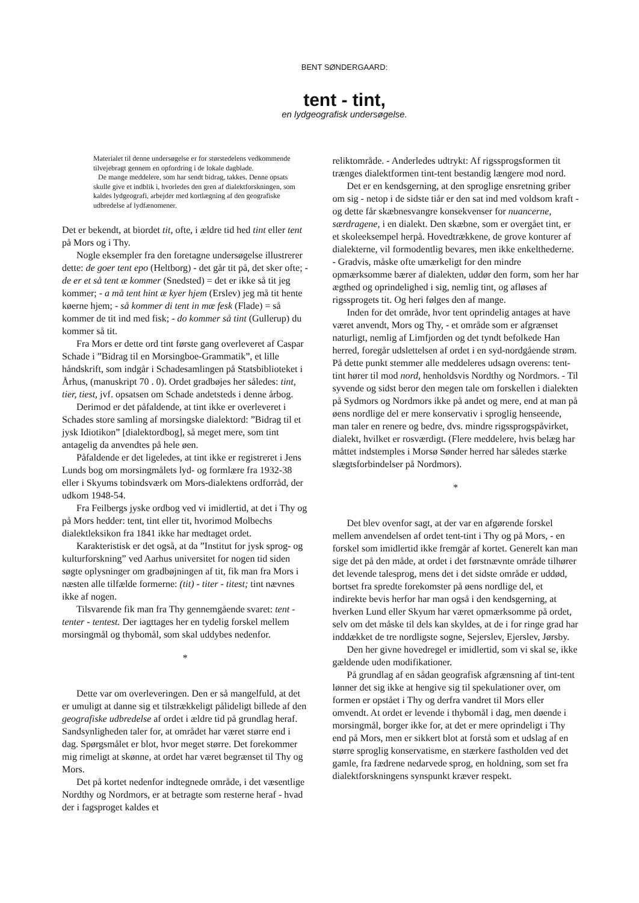BENT SØNDERGAARD:
tent - tint,
en lydgeografisk undersøgelse.
Materialet til denne undersøgelse er for størstedelens vedkommende tilvejebragt gennem en opfordring i de lokale dagblade.
De mange meddelere, som har sendt bidrag, takkes. Denne opsats skulle give et indblik i, hvorledes den gren af dialektforskningen, som kaldes lydgeografi, arbejder med kortlægning af den geografiske udbredelse af lydfænomener.
Det er bekendt, at biordet tit, ofte, i ældre tid hed tint eller tent på Mors og i Thy.
Nogle eksempler fra den foretagne undersøgelse illustrerer dette: de goer tent epo (Heltborg) - det går tit på, det sker ofte; - de er et så tent æ kommer (Snedsted) = det er ikke så tit jeg kommer; - a må tent hint æ kyer hjem (Erslev) jeg må tit hente køerne hjem; - så kommer di tent in mæ fesk (Flade) = så kommer de tit ind med fisk; - do kommer så tint (Gullerup) du kommer så tit.
Fra Mors er dette ord tint første gang overleveret af Caspar Schade i ”Bidrag til en Morsingboe-Grammatik”, et lille håndskrift, som indgår i Schadesamlingen på Statsbiblioteket i Århus, (manuskript 70 . 0). Ordet gradbøjes her således: tint, tier, tiest, jvf. opsatsen om Schade andetsteds i denne årbog.
Derimod er det påfaldende, at tint ikke er overleveret i Schades store samling af morsingske dialektord: ”Bidrag til et jysk Idiotikon” [dialektordbog], så meget mere, som tint antagelig da anvendtes på hele øen.
Påfaldende er det ligeledes, at tint ikke er registreret i Jens Lunds bog om morsingmålets lyd- og formlære fra 1932-38 eller i Skyums tobindsværk om Mors-dialektens ordforråd, der udkom 1948-54.
Fra Feilbergs jyske ordbog ved vi imidlertid, at det i Thy og på Mors hedder: tent, tint eller tit, hvorimod Molbechs dialektleksikon fra 1841 ikke har medtaget ordet.
Karakteristisk er det også, at da ”Institut for jysk sprog- og kulturforskning” ved Aarhus universitet for nogen tid siden søgte oplysninger om gradbøjningen af tit, fik man fra Mors i næsten alle tilfælde formerne: (tit) - titer - titest; tint nævnes ikke af nogen.
Tilsvarende fik man fra Thy gennemgående svaret: tent - tenter - tentest. Der iagttages her en tydelig forskel mellem morsingmål og thybomål, som skal uddybes nedenfor.
*
Dette var om overleveringen. Den er så mangelfuld, at det er umuligt at danne sig et tilstrækkeligt pålideligt billede af den geografiske udbredelse af ordet i ældre tid på grundlag heraf. Sandsynligheden taler for, at området har været større end i dag. Spørgsmålet er blot, hvor meget større. Det forekommer mig rimeligt at skønne, at ordet har været begrænset til Thy og Mors.
Det på kortet nedenfor indtegnede område, i det væsentlige Nordthy og Nordmors, er at betragte som resterne heraf - hvad der i fagsproget kaldes et
reliktområde. - Anderledes udtrykt: Af rigssprogsformen tit trænges dialektformen tint-tent bestandig længere mod nord.
Det er en kendsgerning, at den sproglige ensretning griber om sig - netop i de sidste tiår er den sat ind med voldsom kraft - og dette får skæbnesvangre konsekvenser for nuancerne, særdragene, i en dialekt. Den skæbne, som er overgået tint, er et skoleeksempel herpå. Hovedtrækkene, de grove konturer af dialekterne, vil formodentlig bevares, men ikke enkelthederne. - Gradvis, måske ofte umærkeligt for den mindre opmærksomme bærer af dialekten, uddør den form, som her har ægthed og oprindelighed i sig, nemlig tint, og afløses af rigssprogets tit. Og heri følges den af mange.
Inden for det område, hvor tent oprindelig antages at have været anvendt, Mors og Thy, - et område som er afgrænset naturligt, nemlig af Limfjorden og det tyndt befolkede Han herred, foregår udslettelsen af ordet i en syd-nordgående strøm. På dette punkt stemmer alle meddeleres udsagn overens: tent-tint hører til mod nord, henholdsvis Nordthy og Nordmors. - Til syvende og sidst beror den megen tale om forskellen i dialekten på Sydmors og Nordmors ikke på andet og mere, end at man på øens nordlige del er mere konservativ i sproglig henseende, man taler en renere og bedre, dvs. mindre rigssprogspåvirket, dialekt, hvilket er rosværdigt. (Flere meddelere, hvis belæg har måttet indstemples i Morsø Sønder herred har således stærke slægtsforbindelser på Nordmors).
*
Det blev ovenfor sagt, at der var en afgørende forskel mellem anvendelsen af ordet tent-tint i Thy og på Mors, - en forskel som imidlertid ikke fremgår af kortet. Generelt kan man sige det på den måde, at ordet i det førstnævnte område tilhører det levende talesprog, mens det i det sidste område er uddød, bortset fra spredte forekomster på øens nordlige del, et indirekte bevis herfor har man også i den kendsgerning, at hverken Lund eller Skyum har været opmærksomme på ordet, selv om det måske til dels kan skyldes, at de i for ringe grad har inddækket de tre nordligste sogne, Sejerslev, Ejerslev, Jørsby.
Den her givne hovedregel er imidlertid, som vi skal se, ikke gældende uden modifikationer.
På grundlag af en sådan geografisk afgrænsning af tint-tent lønner det sig ikke at hengive sig til spekulationer over, om formen er opstået i Thy og derfra vandret til Mors eller omvendt. At ordet er levende i thybomål i dag, men døende i morsingmål, borger ikke for, at det er mere oprindeligt i Thy end på Mors, men er sikkert blot at forstå som et udslag af en større sproglig konservatisme, en stærkere fastholden ved det gamle, fra fædrene nedarvede sprog, en holdning, som set fra dialektforskningens synspunkt kræver respekt.